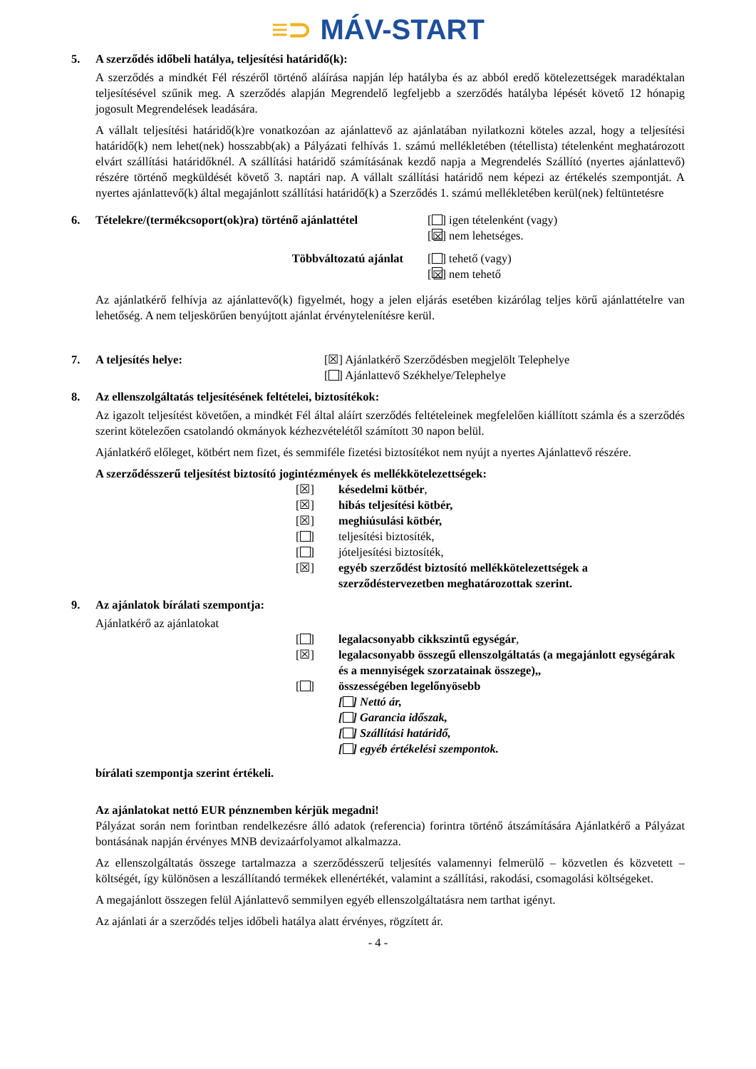≡⊃ MÁV-START
5. A szerződés időbeli hatálya, teljesítési határidő(k):
A szerződés a mindkét Fél részéről történő aláírása napján lép hatályba és az abból eredő kötelezettségek maradéktalan teljesítésével szűnik meg. A szerződés alapján Megrendelő legfeljebb a szerződés hatályba lépését követő 12 hónapig jogosult Megrendelések leadására.
A vállalt teljesítési határidő(k)re vonatkozóan az ajánlattevő az ajánlatában nyilatkozni köteles azzal, hogy a teljesítési határidő(k) nem lehet(nek) hosszabb(ak) a Pályázati felhívás 1. számú mellékletében (tétellista) tételenként meghatározott elvárt szállítási határidőknél. A szállítási határidő számításának kezdő napja a Megrendelés Szállító (nyertes ajánlattevő) részére történő megküldését követő 3. naptári nap. A vállalt szállítási határidő nem képezi az értékelés szempontját. A nyertes ajánlattevő(k) által megajánlott szállítási határidő(k) a Szerződés 1. számú mellékletében kerül(nek) feltüntetésre
6. Tételekre/(termékcsoport(ok)ra) történő ajánlattétel
[ ] igen tételenként (vagy)
[☒] nem lehetséges.
Többváltozatú ajánlat [ ] tehető (vagy)
[☒] nem tehető
Az ajánlatkérő felhívja az ajánlattevő(k) figyelmét, hogy a jelen eljárás esetében kizárólag teljes körű ajánlattételre van lehetőség. A nem teljeskörűen benyújtott ajánlat érvénytelenítésre kerül.
7. A teljesítés helye: [☒] Ajánlatkérő Szerződésben megjelölt Telephelye
[ ] Ajánlattevő Székhelye/Telephelye
8. Az ellenszolgáltatás teljesítésének feltételei, biztosítékok:
Az igazolt teljesítést követően, a mindkét Fél által aláírt szerződés feltételeinek megfelelően kiállított számla és a szerződés szerint kötelezően csatolandó okmányok kézhezvételétől számított 30 napon belül.
Ajánlatkérő előleget, kötbért nem fizet, és semmiféle fizetési biztosítékot nem nyújt a nyertes Ajánlattevő részére.
A szerződésszerű teljesítést biztosító jogintézmények és mellékkötelezettségek:
[☒] késedelmi kötbér,
[☒] hibás teljesítési kötbér,
[☒] meghiúsulási kötbér,
[ ] teljesítési biztosíték,
[ ] jóteljesítési biztosíték,
[☒] egyéb szerződést biztosító mellékkötelezettségek a szerződéstervezetben meghatározottak szerint.
9. Az ajánlatok bírálati szempontja:
Ajánlatkérő az ajánlatokat
[ ] legalacsonyabb cikkszintű egységár,
[☒] legalacsonyabb összegű ellenszolgáltatás (a megajánlott egységárak és a mennyiségek szorzatainak összege),,
[ ] összességében legelőnyösebb
[ ] Nettó ár,
[ ] Garancia időszak,
[ ] Szállítási határidő,
[ ] egyéb értékelési szempontok.
bírálati szempontja szerint értékeli.
Az ajánlatokat nettó EUR pénznemben kérjük megadni!
Pályázat során nem forintban rendelkezésre álló adatok (referencia) forintra történő átszámítására Ajánlatkérő a Pályázat bontásának napján érvényes MNB devizaárfolyamot alkalmazza.
Az ellenszolgáltatás összege tartalmazza a szerződésszerű teljesítés valamennyi felmerülő – közvetlen és közvetett – költségét, így különösen a leszállítandó termékek ellenértékét, valamint a szállítási, rakodási, csomagolási költségeket.
A megajánlott összegen felül Ajánlattevő semmilyen egyéb ellenszolgáltatásra nem tarthat igényt.
Az ajánlati ár a szerződés teljes időbeli hatálya alatt érvényes, rögzített ár.
- 4 -